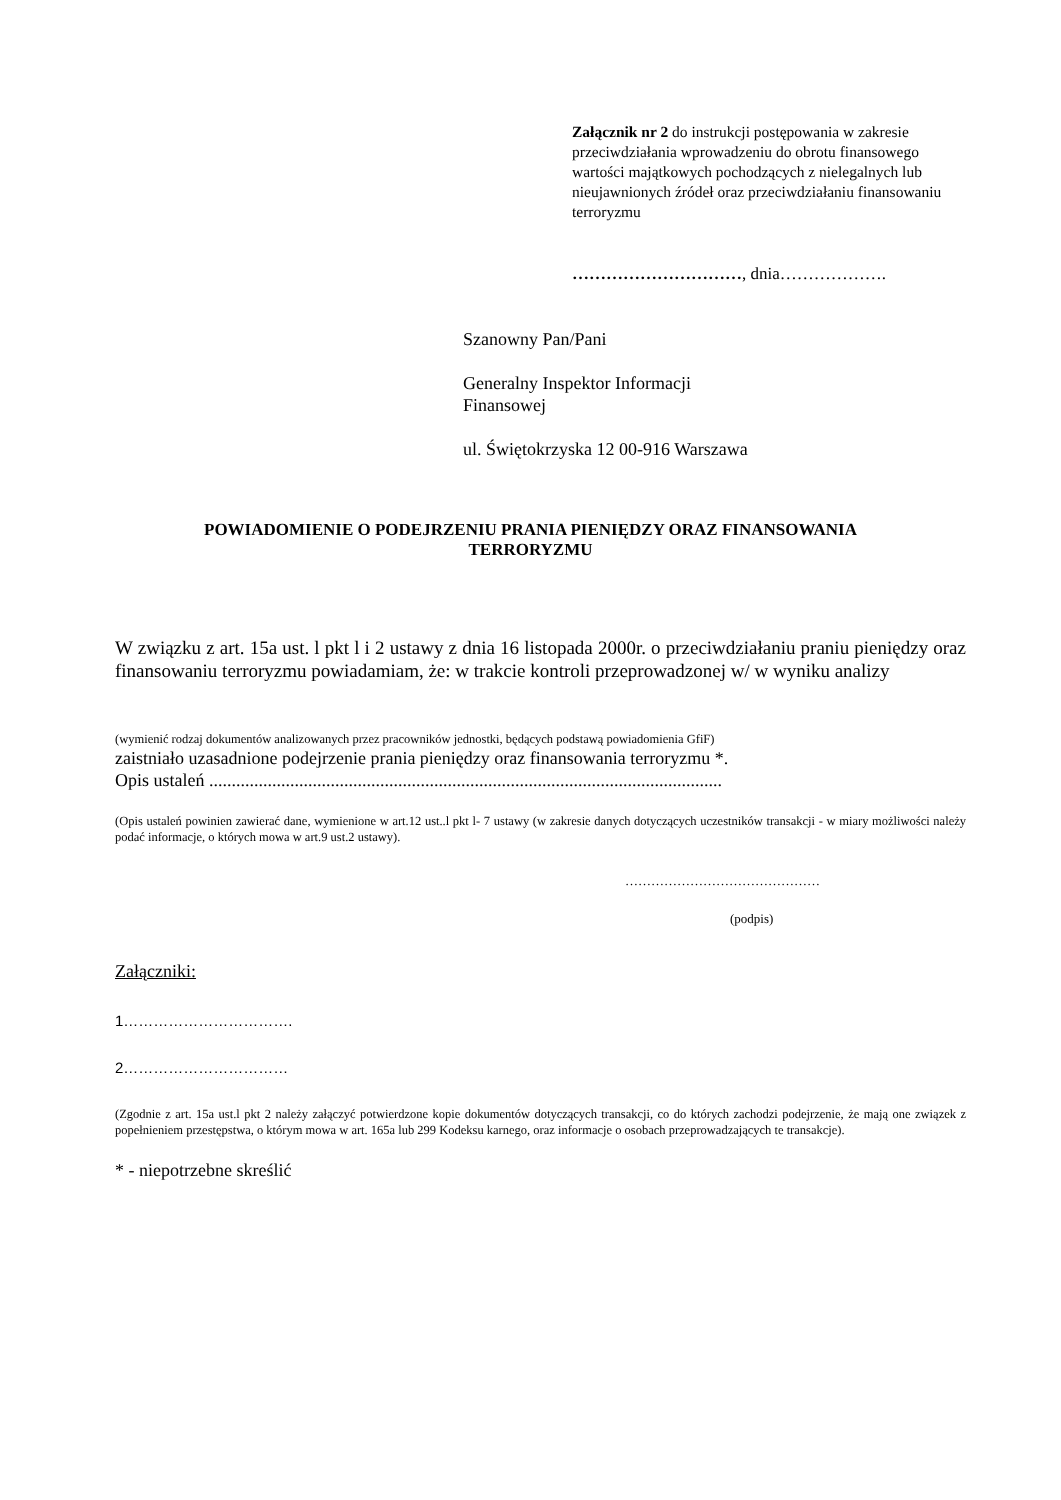Załącznik nr 2 do instrukcji postępowania w zakresie przeciwdziałania wprowadzeniu do obrotu finansowego wartości majątkowych pochodzących z nielegalnych lub nieujawnionych źródeł oraz przeciwdziałaniu finansowaniu terroryzmu
…………………………, dnia……………….
Szanowny Pan/Pani
Generalny Inspektor Informacji
Finansowej
ul. Świętokrzyska 12 00-916 Warszawa
POWIADOMIENIE O PODEJRZENIU PRANIA PIENIĘDZY ORAZ FINANSOWANIA
TERRORYZMU
W związku z art. 15a ust. l pkt l i 2 ustawy z dnia 16 listopada 2000r. o przeciwdziałaniu praniu pieniędzy oraz finansowaniu terroryzmu powiadamiam, że: w trakcie kontroli przeprowadzonej w/ w wyniku analizy
(wymienić rodzaj dokumentów analizowanych przez pracowników jednostki, będących podstawą powiadomienia GfiF)
zaistniało uzasadnione podejrzenie prania pieniędzy oraz finansowania terroryzmu *.
Opis ustaleń ..................................................................................................................
(Opis ustaleń powinien zawierać dane, wymienione w art.12 ust..l pkt l- 7 ustawy (w zakresie danych dotyczących uczestników transakcji - w miary możliwości należy podać informacje, o których mowa w art.9 ust.2 ustawy).
………………………………………
(podpis)
Załączniki:
1…………………………….
2……………………………
(Zgodnie z art. 15a ust.l pkt 2 należy załączyć potwierdzone kopie dokumentów dotyczących transakcji, co do których zachodzi podejrzenie, że mają one związek z popełnieniem przestępstwa, o którym mowa w art. 165a lub 299 Kodeksu karnego, oraz informacje o osobach przeprowadzających te transakcje).
* - niepotrzebne skreślić